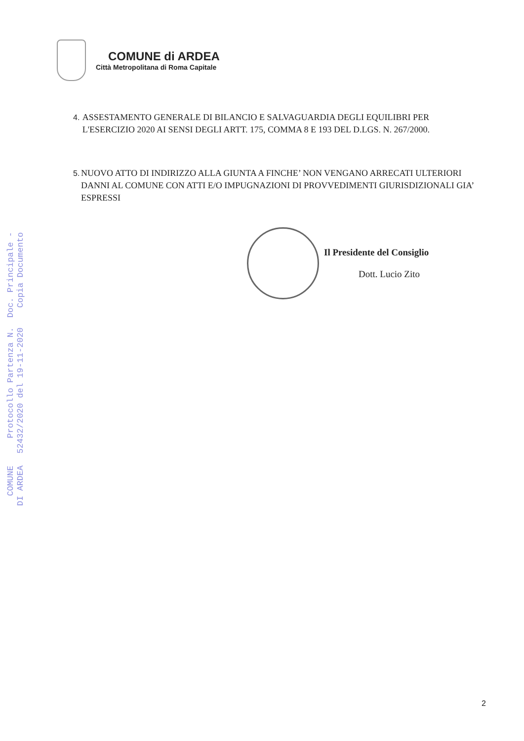COMUNE di ARDEA
Città Metropolitana di Roma Capitale
4. ASSESTAMENTO GENERALE DI BILANCIO E SALVAGUARDIA DEGLI EQUILIBRI PER L'ESERCIZIO 2020 AI SENSI DEGLI ARTT. 175, COMMA 8 E 193 DEL D.LGS. N. 267/2000.
5. NUOVO ATTO DI INDIRIZZO ALLA GIUNTA A FINCHE’ NON VENGANO ARRECATI ULTERIORI DANNI AL COMUNE CON ATTI E/O IMPUGNAZIONI DI PROVVEDIMENTI GIURISDIZIONALI GIA’ ESPRESSI
Il Presidente del Consiglio
Dott. Lucio Zito
COMUNE DI ARDEA
Protocollo Partenza N. 52432/2020 del 19-11-2020
Doc. Principale - Copia Documento
2